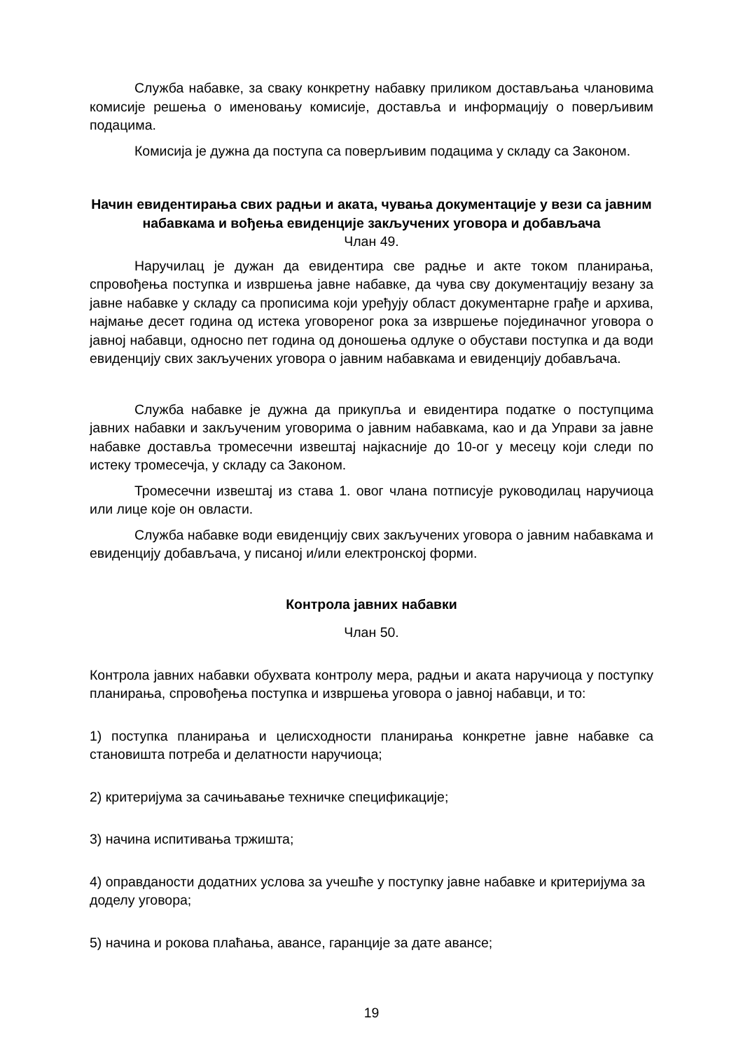Служба набавке, за сваку конкретну набавку приликом достављања члановима комисије решења о именовању комисије, доставља и информацију о поверљивим подацима.
Комисија је дужна да поступа са поверљивим подацима у складу са Законом.
Начин евидентирања свих радњи и аката, чувања документације у вези са јавним набавкама и вођења евиденције закључених уговора и добављача
Члан 49.
Наручилац је дужан да евидентира све радње и акте током планирања, спровођења поступка и извршења јавне набавке, да чува сву документацију везану за јавне набавке у складу са прописима који уређују област документарне грађе и архива, најмање десет година од истека уговореног рока за извршење појединачног уговора о јавној набавци, односно пет година од доношења одлуке о обустави поступка и да води евиденцију свих закључених уговора о јавним набавкама и евиденцију добављача.
Служба набавке је дужна да прикупља и евидентира податке о поступцима јавних набавки и закљученим уговорима о јавним набавкама, као и да Управи за јавне набавке доставља тромесечни извештај најкасније до 10-ог у месецу који следи по истеку тромесечја, у складу са Законом.
Тромесечни извештај из става 1. овог члана потписује руководилац наручиоца или лице које он овласти.
Служба набавке води евиденцију свих закључених уговора о јавним набавкама и евиденцију добављача, у писаној и/или електронској форми.
Контрола јавних набавки
Члан 50.
Контрола јавних набавки обухвата контролу мера, радњи и аката наручиоца у поступку планирања, спровођења поступка и извршења уговора о јавној набавци, и то:
1) поступка планирања и целисходности планирања конкретне јавне набавке са становишта потреба и делатности наручиоца;
2) критеријума за сачињавање техничке спецификације;
3) начина испитивања тржишта;
4) оправданости додатних услова за учешће у поступку јавне набавке и критеријума за доделу уговора;
5) начина и рокова плаћања, авансе, гаранције за дате авансе;
19